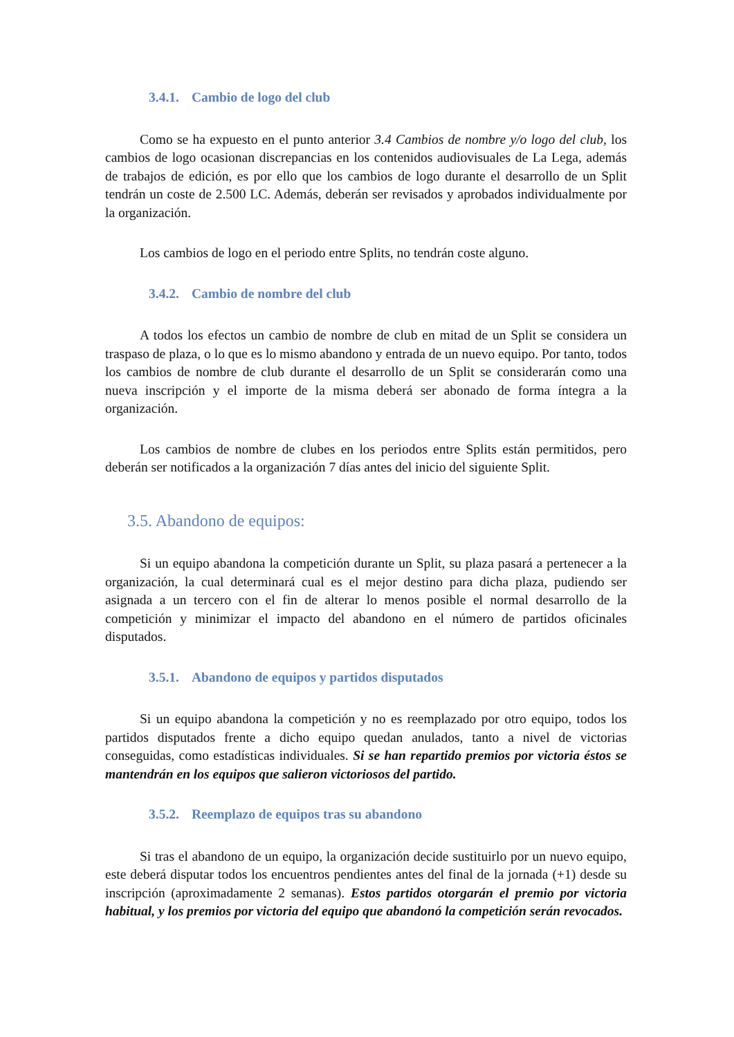3.4.1. Cambio de logo del club
Como se ha expuesto en el punto anterior 3.4 Cambios de nombre y/o logo del club, los cambios de logo ocasionan discrepancias en los contenidos audiovisuales de La Lega, además de trabajos de edición, es por ello que los cambios de logo durante el desarrollo de un Split tendrán un coste de 2.500 LC. Además, deberán ser revisados y aprobados individualmente por la organización.
Los cambios de logo en el periodo entre Splits, no tendrán coste alguno.
3.4.2. Cambio de nombre del club
A todos los efectos un cambio de nombre de club en mitad de un Split se considera un traspaso de plaza, o lo que es lo mismo abandono y entrada de un nuevo equipo. Por tanto, todos los cambios de nombre de club durante el desarrollo de un Split se considerarán como una nueva inscripción y el importe de la misma deberá ser abonado de forma íntegra a la organización.
Los cambios de nombre de clubes en los periodos entre Splits están permitidos, pero deberán ser notificados a la organización 7 días antes del inicio del siguiente Split.
3.5. Abandono de equipos:
Si un equipo abandona la competición durante un Split, su plaza pasará a pertenecer a la organización, la cual determinará cual es el mejor destino para dicha plaza, pudiendo ser asignada a un tercero con el fin de alterar lo menos posible el normal desarrollo de la competición y minimizar el impacto del abandono en el número de partidos oficinales disputados.
3.5.1. Abandono de equipos y partidos disputados
Si un equipo abandona la competición y no es reemplazado por otro equipo, todos los partidos disputados frente a dicho equipo quedan anulados, tanto a nivel de victorias conseguidas, como estadísticas individuales. Si se han repartido premios por victoria éstos se mantendrán en los equipos que salieron victoriosos del partido.
3.5.2. Reemplazo de equipos tras su abandono
Si tras el abandono de un equipo, la organización decide sustituirlo por un nuevo equipo, este deberá disputar todos los encuentros pendientes antes del final de la jornada (+1) desde su inscripción (aproximadamente 2 semanas). Estos partidos otorgarán el premio por victoria habitual, y los premios por victoria del equipo que abandonó la competición serán revocados.